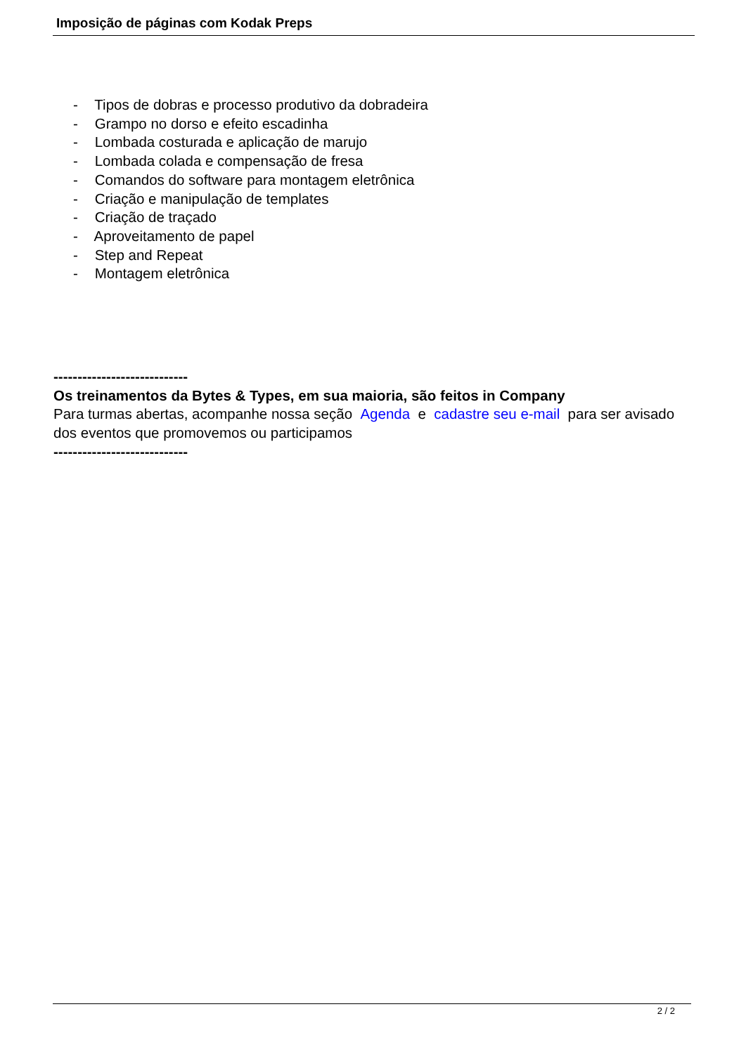Imposição de páginas com Kodak Preps
- Tipos de dobras e processo produtivo da dobradeira
- Grampo no dorso e efeito escadinha
- Lombada costurada e aplicação de marujo
- Lombada colada e compensação de fresa
- Comandos do software para montagem eletrônica
- Criação e manipulação de templates
- Criação de traçado
- Aproveitamento de papel
- Step and Repeat
- Montagem eletrônica
----------------------------
Os treinamentos da Bytes & Types, em sua maioria, são feitos in Company
Para turmas abertas, acompanhe nossa seção Agenda e cadastre seu e-mail para ser avisado dos eventos que promovemos ou participamos
----------------------------
2 / 2